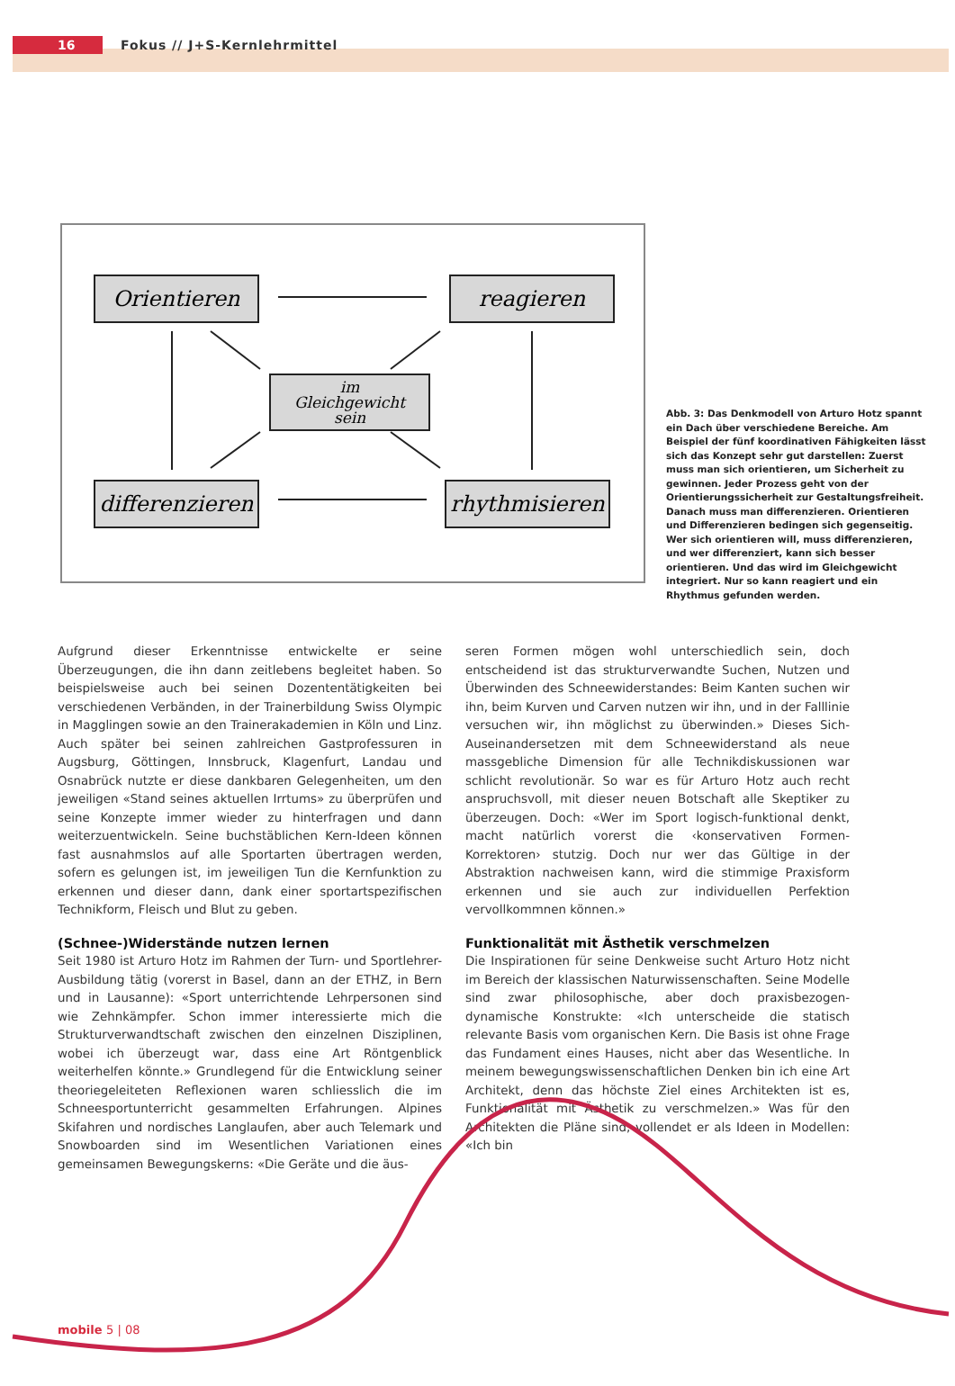16
Fokus // J+S-Kernlehrmittel
Orientieren reagieren
im
Gleichgewicht
sein
differenzieren
rhythmisieren
Abb. 3: Das Denkmodell von Arturo Hotz spannt ein Dach über verschiedene Bereiche. Am Beispiel der fünf koordinativen Fähigkeiten lässt sich das Konzept sehr gut darstellen: Zuerst muss man sich orientieren, um Sicherheit zu gewinnen. Jeder Prozess geht von der Orientierungssicherheit zur Gestaltungsfreiheit. Danach muss man differenzieren. Orientieren und Differenzieren bedingen sich gegenseitig. Wer sich orientieren will, muss differenzieren, und wer differenziert, kann sich besser orientieren. Und das wird im Gleichgewicht integriert. Nur so kann reagiert und ein Rhythmus gefunden werden.
Aufgrund dieser Erkenntnisse entwickelte er seine Überzeugungen, die ihn dann zeitlebens begleitet haben. So beispielsweise auch bei seinen Dozententätigkeiten bei verschiedenen Verbänden, in der Trainerbildung Swiss Olympic in Magglingen sowie an den Trainerakademien in Köln und Linz. Auch später bei seinen zahlreichen Gastprofessuren in Augsburg, Göttingen, Innsbruck, Klagenfurt, Landau und Osnabrück nutzte er diese dankbaren Gelegenheiten, um den jeweiligen «Stand seines aktuellen Irrtums» zu überprüfen und seine Konzepte immer wieder zu hinterfragen und dann weiterzuentwickeln. Seine buchstäblichen Kern-Ideen können fast ausnahmslos auf alle Sportarten übertragen werden, sofern es gelungen ist, im jeweiligen Tun die Kernfunktion zu erkennen und dieser dann, dank einer sportartspezifischen Technikform, Fleisch und Blut zu geben.
(Schnee-)Widerstände nutzen lernen
Seit 1980 ist Arturo Hotz im Rahmen der Turn- und Sportlehrer-Ausbildung tätig (vorerst in Basel, dann an der ETHZ, in Bern und in Lausanne): «Sport unterrichtende Lehrpersonen sind wie Zehnkämpfer. Schon immer interessierte mich die Strukturverwandtschaft zwischen den einzelnen Disziplinen, wobei ich überzeugt war, dass eine Art Röntgenblick weiterhelfen könnte.» Grundlegend für die Entwicklung seiner theoriegeleiteten Reflexionen waren schliesslich die im Schneesportunterricht gesammelten Erfahrungen. Alpines Skifahren und nordisches Langlaufen, aber auch Telemark und Snowboarden sind im Wesentlichen Variationen eines gemeinsamen Bewegungskerns: «Die Geräte und die äus-
seren Formen mögen wohl unterschiedlich sein, doch entscheidend ist das strukturverwandte Suchen, Nutzen und Überwinden des Schneewiderstandes: Beim Kanten suchen wir ihn, beim Kurven und Carven nutzen wir ihn, und in der Falllinie versuchen wir, ihn möglichst zu überwinden.» Dieses Sich-Auseinandersetzen mit dem Schneewiderstand als neue massgebliche Dimension für alle Technikdiskussionen war schlicht revolutionär. So war es für Arturo Hotz auch recht anspruchsvoll, mit dieser neuen Botschaft alle Skeptiker zu überzeugen. Doch: «Wer im Sport logisch-funktional denkt, macht natürlich vorerst die ‹konservativen Formen-Korrektoren› stutzig. Doch nur wer das Gültige in der Abstraktion nachweisen kann, wird die stimmige Praxisform erkennen und sie auch zur individuellen Perfektion vervollkommnen können.»
Funktionalität mit Ästhetik verschmelzen
Die Inspirationen für seine Denkweise sucht Arturo Hotz nicht im Bereich der klassischen Naturwissenschaften. Seine Modelle sind zwar philosophische, aber doch praxisbezogen-dynamische Konstrukte: «Ich unterscheide die statisch relevante Basis vom organischen Kern. Die Basis ist ohne Frage das Fundament eines Hauses, nicht aber das Wesentliche. In meinem bewegungswissenschaftlichen Denken bin ich eine Art Architekt, denn das höchste Ziel eines Architekten ist es, Funktionalität mit Ästhetik zu verschmelzen.» Was für den Architekten die Pläne sind, vollendet er als Ideen in Modellen: «Ich bin
mobile 5 | 08